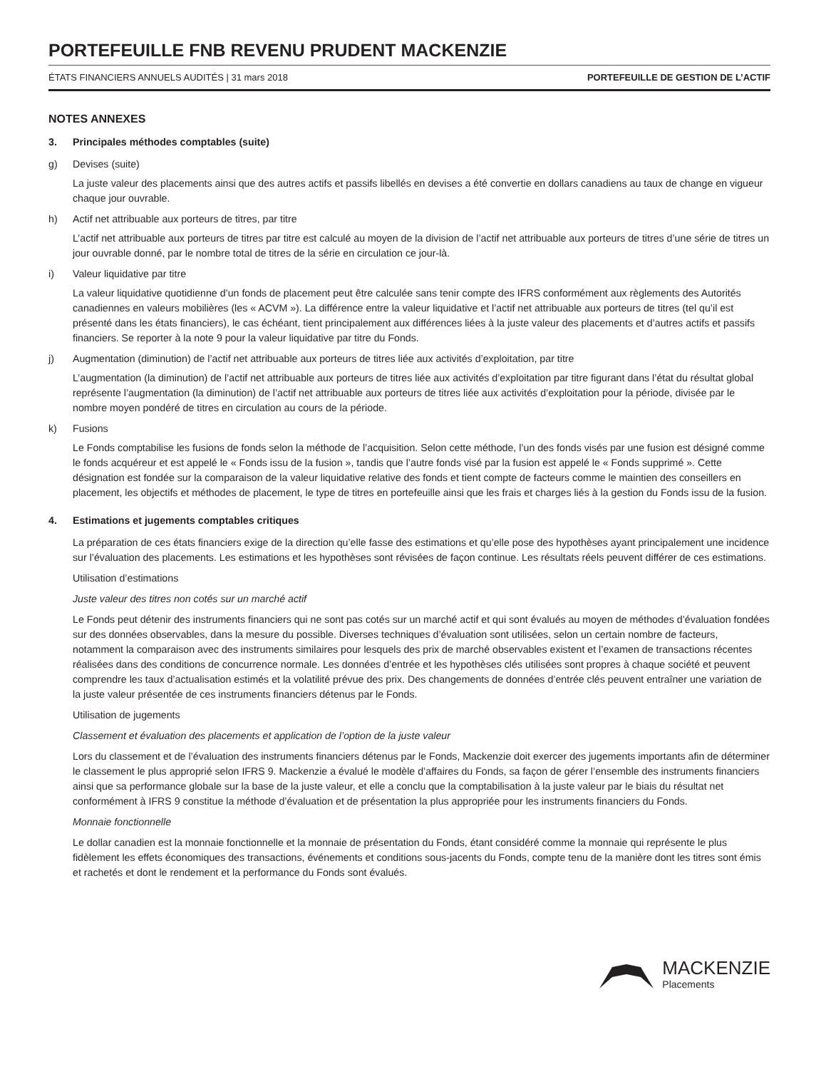PORTEFEUILLE FNB REVENU PRUDENT MACKENZIE
ÉTATS FINANCIERS ANNUELS AUDITÉS | 31 mars 2018 PORTEFEUILLE DE GESTION DE L’ACTIF
NOTES ANNEXES
3. Principales méthodes comptables (suite)
g) Devises (suite)
La juste valeur des placements ainsi que des autres actifs et passifs libellés en devises a été convertie en dollars canadiens au taux de change en vigueur chaque jour ouvrable.
h) Actif net attribuable aux porteurs de titres, par titre
L’actif net attribuable aux porteurs de titres par titre est calculé au moyen de la division de l’actif net attribuable aux porteurs de titres d’une série de titres un jour ouvrable donné, par le nombre total de titres de la série en circulation ce jour-là.
i) Valeur liquidative par titre
La valeur liquidative quotidienne d’un fonds de placement peut être calculée sans tenir compte des IFRS conformément aux règlements des Autorités canadiennes en valeurs mobilières (les « ACVM »). La différence entre la valeur liquidative et l’actif net attribuable aux porteurs de titres (tel qu’il est présenté dans les états financiers), le cas échéant, tient principalement aux différences liées à la juste valeur des placements et d’autres actifs et passifs financiers. Se reporter à la note 9 pour la valeur liquidative par titre du Fonds.
j) Augmentation (diminution) de l’actif net attribuable aux porteurs de titres liée aux activités d’exploitation, par titre
L’augmentation (la diminution) de l’actif net attribuable aux porteurs de titres liée aux activités d’exploitation par titre figurant dans l’état du résultat global représente l’augmentation (la diminution) de l’actif net attribuable aux porteurs de titres liée aux activités d’exploitation pour la période, divisée par le nombre moyen pondéré de titres en circulation au cours de la période.
k) Fusions
Le Fonds comptabilise les fusions de fonds selon la méthode de l’acquisition. Selon cette méthode, l’un des fonds visés par une fusion est désigné comme le fonds acquéreur et est appelé le « Fonds issu de la fusion », tandis que l’autre fonds visé par la fusion est appelé le « Fonds supprimé ». Cette désignation est fondée sur la comparaison de la valeur liquidative relative des fonds et tient compte de facteurs comme le maintien des conseillers en placement, les objectifs et méthodes de placement, le type de titres en portefeuille ainsi que les frais et charges liés à la gestion du Fonds issu de la fusion.
4. Estimations et jugements comptables critiques
La préparation de ces états financiers exige de la direction qu’elle fasse des estimations et qu’elle pose des hypothèses ayant principalement une incidence sur l’évaluation des placements. Les estimations et les hypothèses sont révisées de façon continue. Les résultats réels peuvent différer de ces estimations.
Utilisation d’estimations
Juste valeur des titres non cotés sur un marché actif
Le Fonds peut détenir des instruments financiers qui ne sont pas cotés sur un marché actif et qui sont évalués au moyen de méthodes d’évaluation fondées sur des données observables, dans la mesure du possible. Diverses techniques d’évaluation sont utilisées, selon un certain nombre de facteurs, notamment la comparaison avec des instruments similaires pour lesquels des prix de marché observables existent et l’examen de transactions récentes réalisées dans des conditions de concurrence normale. Les données d’entrée et les hypothèses clés utilisées sont propres à chaque société et peuvent comprendre les taux d’actualisation estimés et la volatilité prévue des prix. Des changements de données d’entrée clés peuvent entraîner une variation de la juste valeur présentée de ces instruments financiers détenus par le Fonds.
Utilisation de jugements
Classement et évaluation des placements et application de l’option de la juste valeur
Lors du classement et de l’évaluation des instruments financiers détenus par le Fonds, Mackenzie doit exercer des jugements importants afin de déterminer le classement le plus approprié selon IFRS 9. Mackenzie a évalué le modèle d’affaires du Fonds, sa façon de gérer l’ensemble des instruments financiers ainsi que sa performance globale sur la base de la juste valeur, et elle a conclu que la comptabilisation à la juste valeur par le biais du résultat net conformément à IFRS 9 constitue la méthode d’évaluation et de présentation la plus appropriée pour les instruments financiers du Fonds.
Monnaie fonctionnelle
Le dollar canadien est la monnaie fonctionnelle et la monnaie de présentation du Fonds, étant considéré comme la monnaie qui représente le plus fidèlement les effets économiques des transactions, événements et conditions sous-jacents du Fonds, compte tenu de la manière dont les titres sont émis et rachetés et dont le rendement et la performance du Fonds sont évalués.
MACKENZIE
Placements